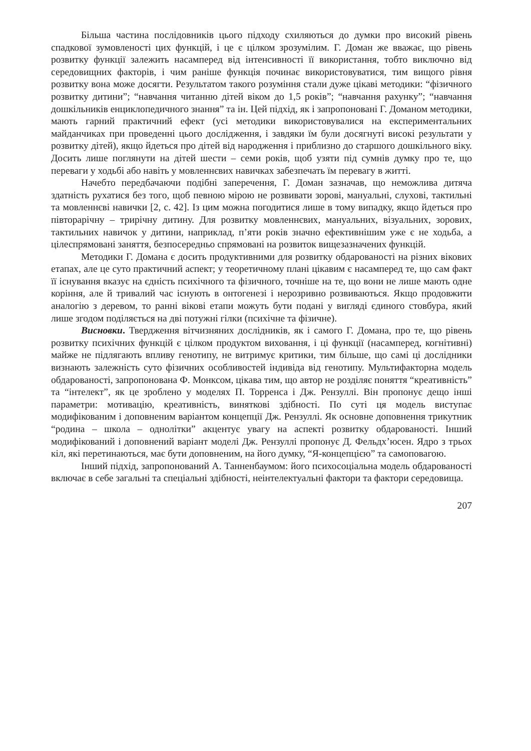Більша частина послідовників цього підходу схиляються до думки про високий рівень спадкової зумовленості цих функцій, і це є цілком зрозумілим. Г. Доман же вважає, що рівень розвитку функції залежить насамперед від інтенсивності її використання, тобто виключно від середовищних факторів, і чим раніше функція починає використовуватися, тим вищого рівня розвитку вона може досягти. Результатом такого розуміння стали дуже цікаві методики: “фізичного розвитку дитини”; “навчання читанню дітей віком до 1,5 років”; “навчання рахунку”; “навчання дошкільників енциклопедичного знання” та ін. Цей підхід, як і запропоновані Г. Доманом методики, мають гарний практичний ефект (усі методики використовувалися на експериментальних майданчиках при проведенні цього дослідження, і завдяки їм були досягнуті високі результати у розвитку дітей), якщо йдеться про дітей від народження і приблизно до старшого дошкільного віку. Досить лише поглянути на дітей шести – семи років, щоб узяти під сумнів думку про те, що переваги у ходьбі або навіть у мовленнєвих навичках забезпечать їм перевагу в житті.
Начебто передбачаючи подібні заперечення, Г. Доман зазначав, що неможлива дитяча здатність рухатися без того, щоб певною мірою не розвивати зорові, мануальні, слухові, тактильні та мовленнєві навички [2, с. 42]. Із цим можна погодитися лише в тому випадку, якщо йдеться про півторарічну – трирічну дитину. Для розвитку мовленнєвих, мануальних, візуальних, зорових, тактильних навичок у дитини, наприклад, п’яти років значно ефективнішим уже є не ходьба, а цілеспрямовані заняття, безпосередньо спрямовані на розвиток вищезазначених функцій.
Методики Г. Домана є досить продуктивними для розвитку обдарованості на різних вікових етапах, але це суто практичний аспект; у теоретичному плані цікавим є насамперед те, що сам факт її існування вказує на єдність психічного та фізичного, точніше на те, що вони не лише мають одне коріння, але й тривалий час існують в онтогенезі і нерозривно розвиваються. Якщо продовжити аналогію з деревом, то ранні вікові етапи можуть бути подані у вигляді єдиного стовбура, який лише згодом поділяється на дві потужні гілки (психічне та фізичне).
Висновки. Твердження вітчизняних дослідників, як і самого Г. Домана, про те, що рівень розвитку психічних функцій є цілком продуктом виховання, і ці функції (насамперед, когнітивні) майже не підлягають впливу генотипу, не витримує критики, тим більше, що самі ці дослідники визнають залежність суто фізичних особливостей індивіда від генотипу. Мультифакторна модель обдарованості, запропонована Ф. Монксом, цікава тим, що автор не розділяє поняття “креативність” та “інтелект”, як це зроблено у моделях П. Торренса і Дж. Рензуллі. Він пропонує дещо інші параметри: мотивацію, креативність, виняткові здібності. По суті ця модель виступає модифікованим і доповненим варіантом концепції Дж. Рензуллі. Як основне доповнення трикутник “родина – школа – однолітки” акцентує увагу на аспекті розвитку обдарованості. Інший модифікований і доповнений варіант моделі Дж. Рензуллі пропонує Д. Фельдх’юсен. Ядро з трьох кіл, які перетинаються, має бути доповненим, на його думку, “Я-концепцією” та самоповагою.
Інший підхід, запропонований А. Танненбаумом: його психосоціальна модель обдарованості включає в себе загальні та спеціальні здібності, неінтелектуальні фактори та фактори середовища.
207